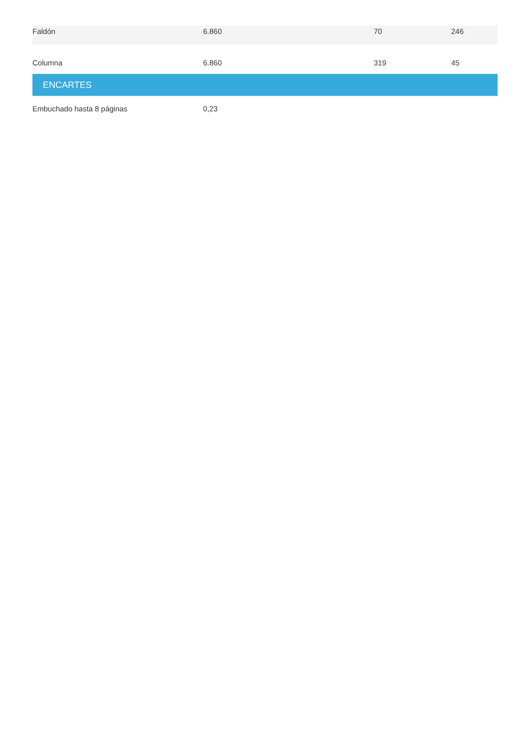| Faldón | 6.860 | 70 | 246 |
| Columna | 6.860 | 319 | 45 |
| ENCARTES | | | |
| Embuchado hasta 8 páginas | 0,23 | | |